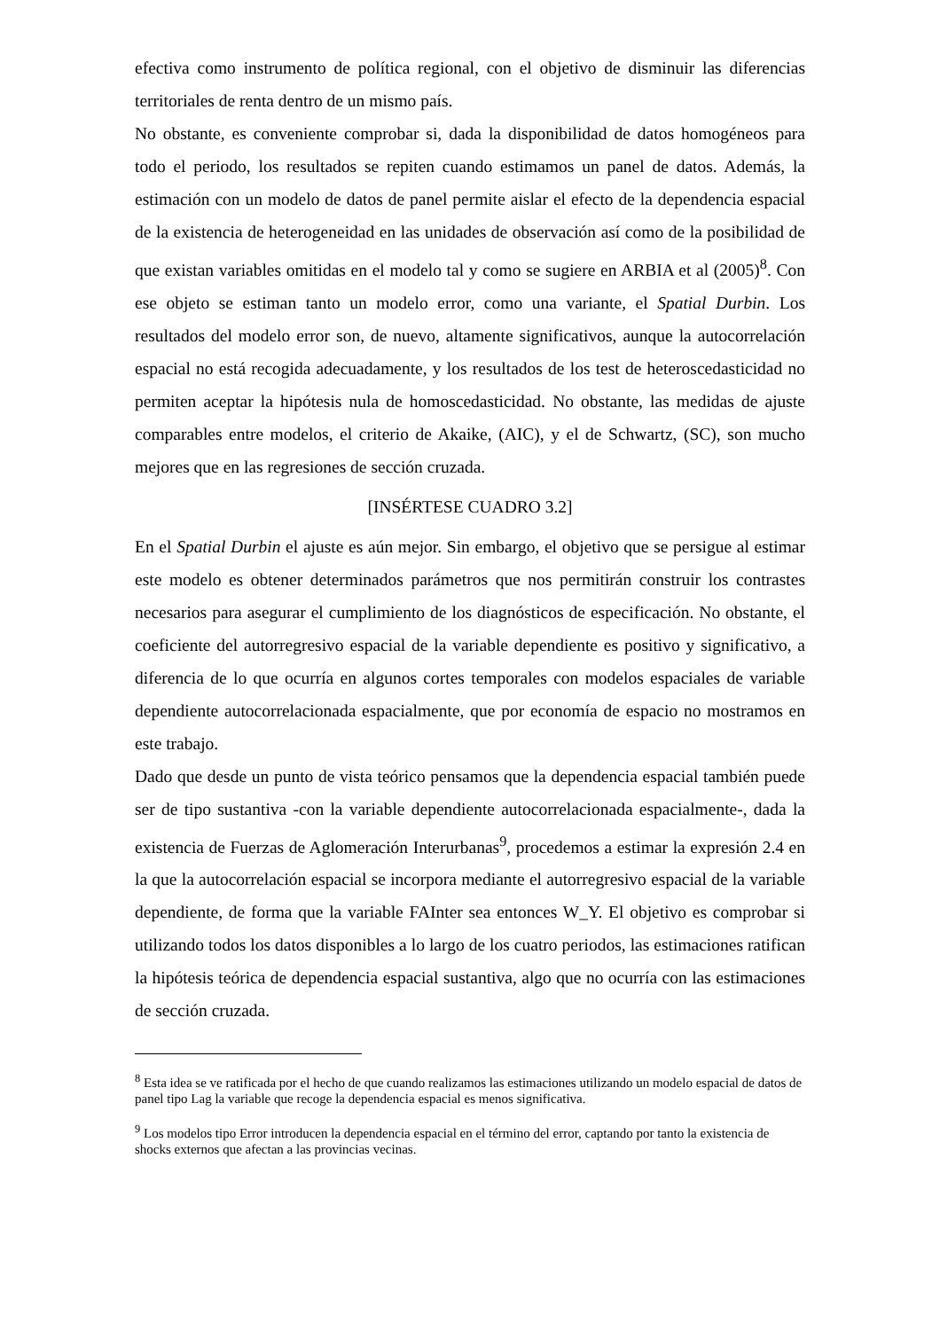efectiva como instrumento de política regional, con el objetivo de disminuir las diferencias territoriales de renta dentro de un mismo país.
No obstante, es conveniente comprobar si, dada la disponibilidad de datos homogéneos para todo el periodo, los resultados se repiten cuando estimamos un panel de datos. Además, la estimación con un modelo de datos de panel permite aislar el efecto de la dependencia espacial de la existencia de heterogeneidad en las unidades de observación así como de la posibilidad de que existan variables omitidas en el modelo tal y como se sugiere en ARBIA et al (2005)<sup>8</sup>. Con ese objeto se estiman tanto un modelo error, como una variante, el Spatial Durbin. Los resultados del modelo error son, de nuevo, altamente significativos, aunque la autocorrelación espacial no está recogida adecuadamente, y los resultados de los test de heteroscedasticidad no permiten aceptar la hipótesis nula de homoscedasticidad. No obstante, las medidas de ajuste comparables entre modelos, el criterio de Akaike, (AIC), y el de Schwartz, (SC), son mucho mejores que en las regresiones de sección cruzada.
[INSÉRTESE CUADRO 3.2]
En el Spatial Durbin el ajuste es aún mejor. Sin embargo, el objetivo que se persigue al estimar este modelo es obtener determinados parámetros que nos permitirán construir los contrastes necesarios para asegurar el cumplimiento de los diagnósticos de especificación. No obstante, el coeficiente del autorregresivo espacial de la variable dependiente es positivo y significativo, a diferencia de lo que ocurría en algunos cortes temporales con modelos espaciales de variable dependiente autocorrelacionada espacialmente, que por economía de espacio no mostramos en este trabajo.
Dado que desde un punto de vista teórico pensamos que la dependencia espacial también puede ser de tipo sustantiva -con la variable dependiente autocorrelacionada espacialmente-, dada la existencia de Fuerzas de Aglomeración Interurbanas<sup>9</sup>, procedemos a estimar la expresión 2.4 en la que la autocorrelación espacial se incorpora mediante el autorregresivo espacial de la variable dependiente, de forma que la variable FAInter sea entonces W_Y. El objetivo es comprobar si utilizando todos los datos disponibles a lo largo de los cuatro periodos, las estimaciones ratifican la hipótesis teórica de dependencia espacial sustantiva, algo que no ocurría con las estimaciones de sección cruzada.
<sup>8</sup> Esta idea se ve ratificada por el hecho de que cuando realizamos las estimaciones utilizando un modelo espacial de datos de panel tipo Lag la variable que recoge la dependencia espacial es menos significativa.
<sup>9</sup> Los modelos tipo Error introducen la dependencia espacial en el término del error, captando por tanto la existencia de shocks externos que afectan a las provincias vecinas.